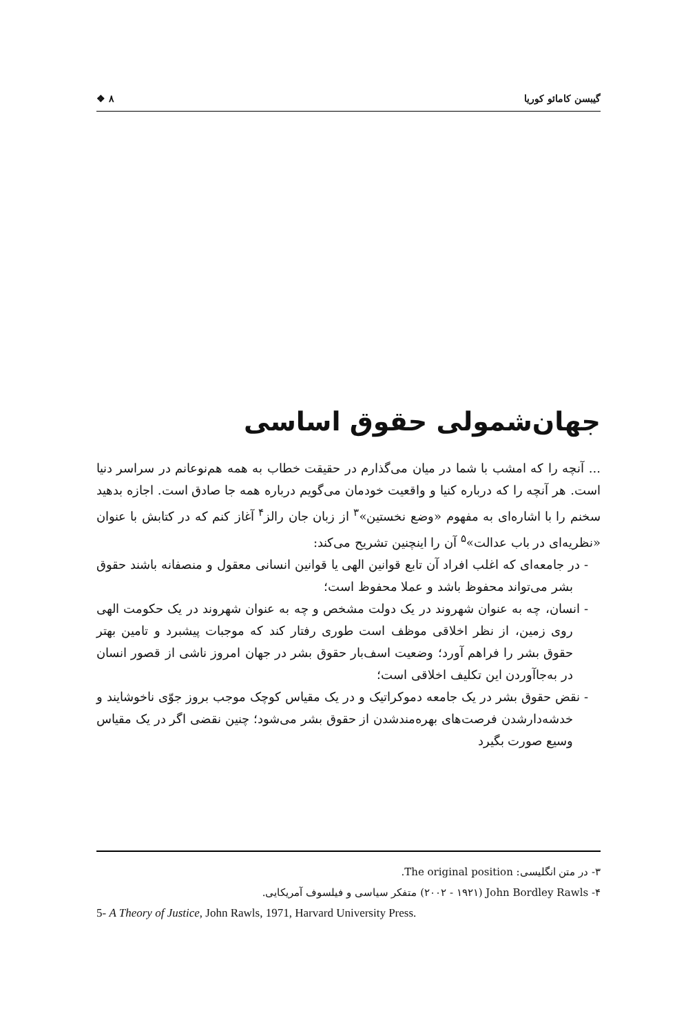گیبسن کامائو کوریا ٨ ❖
جهان‌شمولی حقوق اساسی
... آنچه را که امشب با شما در میان می‌گذارم در حقیقت خطاب به همه هم‌نوعانم در سراسر دنیا است. هر آنچه را که درباره کنیا و واقعیت خودمان می‌گویم درباره همه جا صادق است. اجازه بدهید سخنم را با اشاره‌ای به مفهوم «وضع نخستین»<sup>٣</sup> از زبان جان رالز<sup>۴</sup> آغاز کنم که در کتابش با عنوان «نظریه‌ای در باب عدالت»<sup>۵</sup> آن را اینچنین تشریح می‌کند:
- در جامعه‌ای که اغلب افراد آن تابع قوانین الهی یا قوانین انسانی معقول و منصفانه باشند حقوق بشر می‌تواند محفوظ باشد و عملا محفوظ است؛
- انسان، چه به عنوان شهروند در یک دولت مشخص و چه به عنوان شهروند در یک حکومت الهی روی زمین، از نظر اخلاقی موظف است طوری رفتار کند که موجبات پیشبرد و تامین بهتر حقوق بشر را فراهم آورد؛ وضعیت اسف‌بار حقوق بشر در جهان امروز ناشی از قصور انسان در به‌جاآوردن این تکلیف اخلاقی است؛
- نقض حقوق بشر در یک جامعه دموکراتیک و در یک مقیاس کوچک موجب بروز جوّی ناخوشایند و خدشه‌دارشدن فرصت‌های بهره‌مندشدن از حقوق بشر می‌شود؛ چنین نقضی اگر در یک مقیاس وسیع صورت بگیرد
٣- در متن انگلیسی: The original position.
۴- John Bordley Rawls (١٩٢١ - ٢٠٠٢) متفکر سیاسی و فیلسوف آمریکایی.
5- A Theory of Justice, John Rawls, 1971, Harvard University Press.